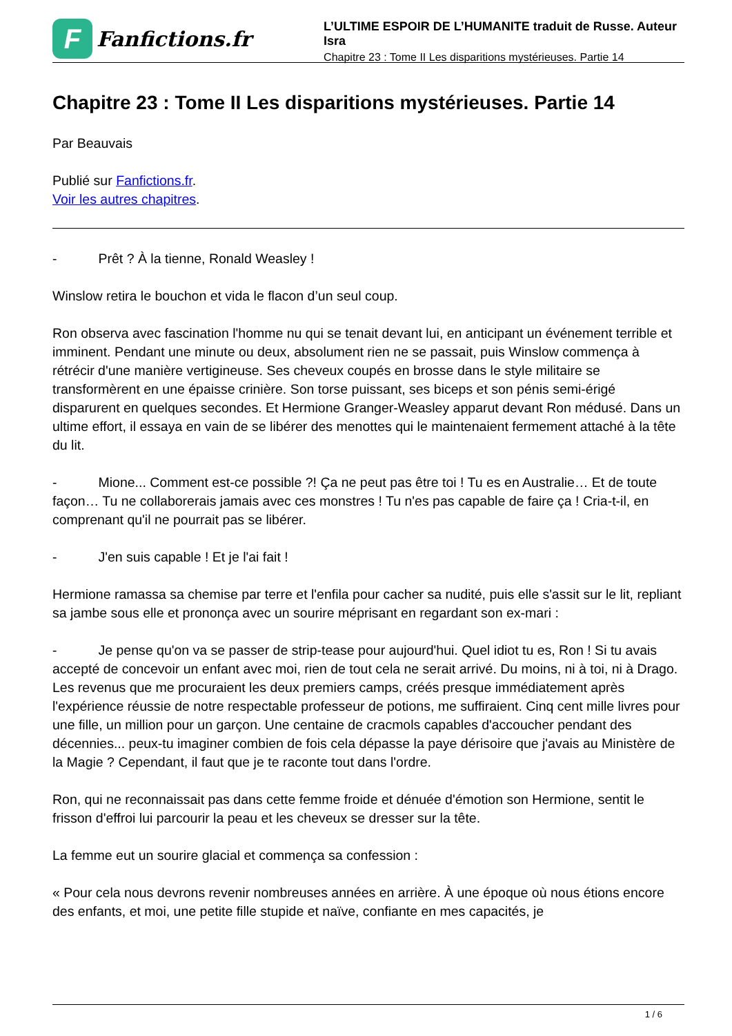F
Fanfictions.fr
L’ULTIME ESPOIR DE L’HUMANITE traduit de Russe. Auteur Isra
Chapitre 23 : Tome II Les disparitions mystérieuses. Partie 14
Chapitre 23 : Tome II Les disparitions mystérieuses. Partie 14
Par Beauvais
Publié sur Fanfictions.fr.
Voir les autres chapitres.
- Prêt ? À la tienne, Ronald Weasley !
Winslow retira le bouchon et vida le flacon d’un seul coup.
Ron observa avec fascination l'homme nu qui se tenait devant lui, en anticipant un événement terrible et imminent. Pendant une minute ou deux, absolument rien ne se passait, puis Winslow commença à rétrécir d'une manière vertigineuse. Ses cheveux coupés en brosse dans le style militaire se transformèrent en une épaisse crinière. Son torse puissant, ses biceps et son pénis semi-érigé disparurent en quelques secondes. Et Hermione Granger-Weasley apparut devant Ron médusé. Dans un ultime effort, il essaya en vain de se libérer des menottes qui le maintenaient fermement attaché à la tête du lit.
- Mione... Comment est-ce possible ?! Ça ne peut pas être toi ! Tu es en Australie… Et de toute façon… Tu ne collaborerais jamais avec ces monstres ! Tu n'es pas capable de faire ça ! Cria-t-il, en comprenant qu'il ne pourrait pas se libérer.
- J'en suis capable ! Et je l'ai fait !
Hermione ramassa sa chemise par terre et l'enfila pour cacher sa nudité, puis elle s'assit sur le lit, repliant sa jambe sous elle et prononça avec un sourire méprisant en regardant son ex-mari :
- Je pense qu'on va se passer de strip-tease pour aujourd'hui. Quel idiot tu es, Ron ! Si tu avais accepté de concevoir un enfant avec moi, rien de tout cela ne serait arrivé. Du moins, ni à toi, ni à Drago. Les revenus que me procuraient les deux premiers camps, créés presque immédiatement après l'expérience réussie de notre respectable professeur de potions, me suffiraient. Cinq cent mille livres pour une fille, un million pour un garçon. Une centaine de cracmols capables d'accoucher pendant des décennies... peux-tu imaginer combien de fois cela dépasse la paye dérisoire que j'avais au Ministère de la Magie ? Cependant, il faut que je te raconte tout dans l'ordre.
Ron, qui ne reconnaissait pas dans cette femme froide et dénuée d'émotion son Hermione, sentit le frisson d'effroi lui parcourir la peau et les cheveux se dresser sur la tête.
La femme eut un sourire glacial et commença sa confession :
« Pour cela nous devrons revenir nombreuses années en arrière. À une époque où nous étions encore des enfants, et moi, une petite fille stupide et naïve, confiante en mes capacités, je
1 / 6